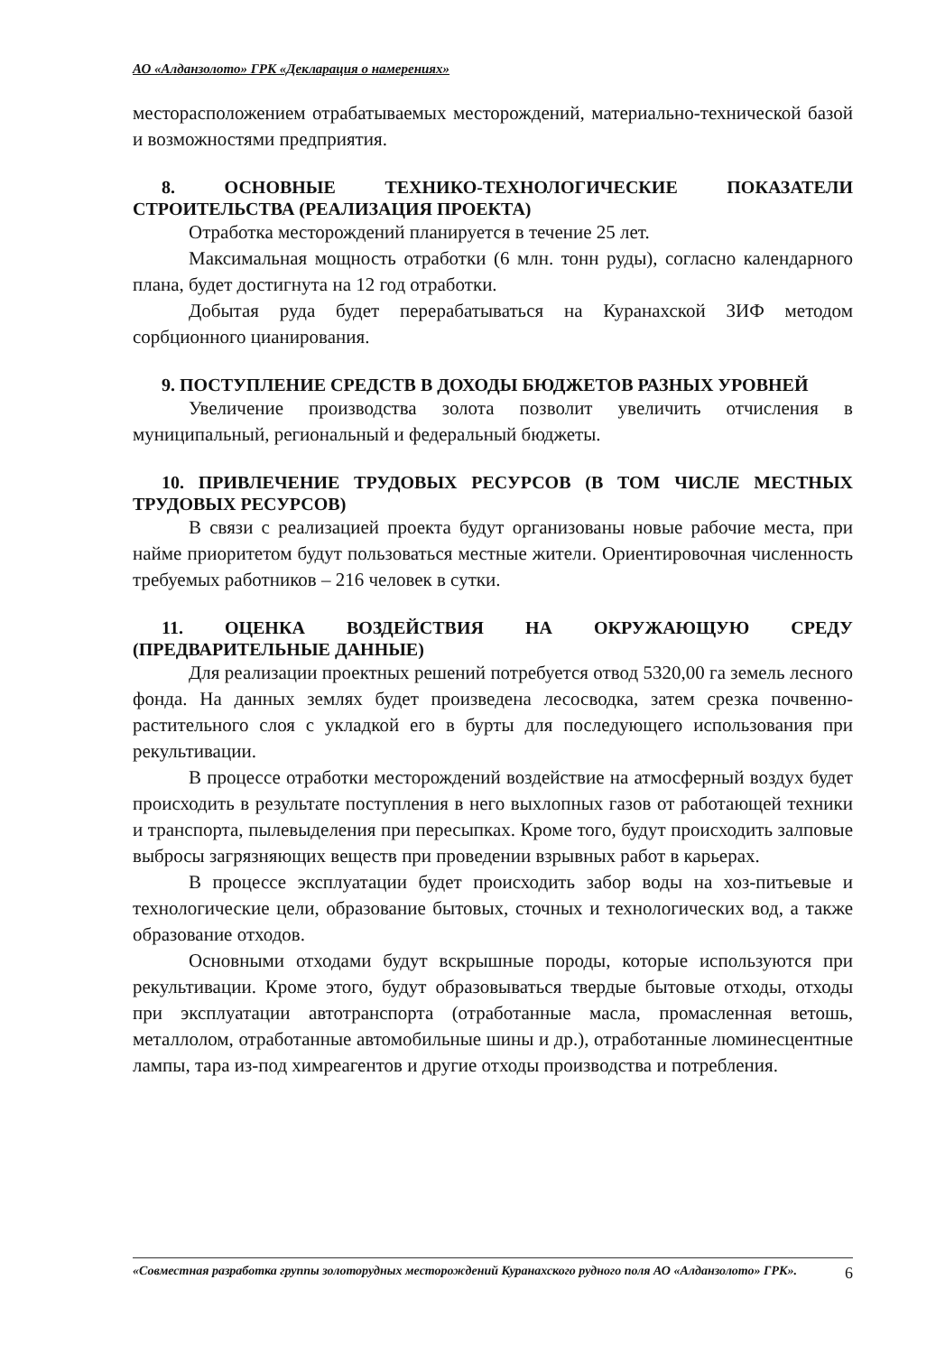АО «Алданзолото» ГРК «Декларация о намерениях»
месторасположением отрабатываемых месторождений, материально-технической базой и возможностями предприятия.
8. ОСНОВНЫЕ ТЕХНИКО-ТЕХНОЛОГИЧЕСКИЕ ПОКАЗАТЕЛИ СТРОИТЕЛЬСТВА (РЕАЛИЗАЦИЯ ПРОЕКТА)
Отработка месторождений планируется в течение 25 лет.
Максимальная мощность отработки (6 млн. тонн руды), согласно календарного плана, будет достигнута на 12 год отработки.
Добытая руда будет перерабатываться на Куранахской ЗИФ методом сорбционного цианирования.
9. ПОСТУПЛЕНИЕ СРЕДСТВ В ДОХОДЫ БЮДЖЕТОВ РАЗНЫХ УРОВНЕЙ
Увеличение производства золота позволит увеличить отчисления в муниципальный, региональный и федеральный бюджеты.
10. ПРИВЛЕЧЕНИЕ ТРУДОВЫХ РЕСУРСОВ (В ТОМ ЧИСЛЕ МЕСТНЫХ ТРУДОВЫХ РЕСУРСОВ)
В связи с реализацией проекта будут организованы новые рабочие места, при найме приоритетом будут пользоваться местные жители. Ориентировочная численность требуемых работников – 216 человек в сутки.
11. ОЦЕНКА ВОЗДЕЙСТВИЯ НА ОКРУЖАЮЩУЮ СРЕДУ (ПРЕДВАРИТЕЛЬНЫЕ ДАННЫЕ)
Для реализации проектных решений потребуется отвод 5320,00 га земель лесного фонда. На данных землях будет произведена лесосводка, затем срезка почвенно- растительного слоя с укладкой его в бурты для последующего использования при рекультивации.
В процессе отработки месторождений воздействие на атмосферный воздух будет происходить в результате поступления в него выхлопных газов от работающей техники и транспорта, пылевыделения при пересыпках. Кроме того, будут происходить залповые выбросы загрязняющих веществ при проведении взрывных работ в карьерах.
В процессе эксплуатации будет происходить забор воды на хоз-питьевые и технологические цели, образование бытовых, сточных и технологических вод, а также образование отходов.
Основными отходами будут вскрышные породы, которые используются при рекультивации. Кроме этого, будут образовываться твердые бытовые отходы, отходы при эксплуатации автотранспорта (отработанные масла, промасленная ветошь, металлолом, отработанные автомобильные шины и др.), отработанные люминесцентные лампы, тара из-под химреагентов и другие отходы производства и потребления.
«Совместная разработка группы золоторудных месторождений Куранахского рудного поля АО «Алданзолото» ГРК». 6